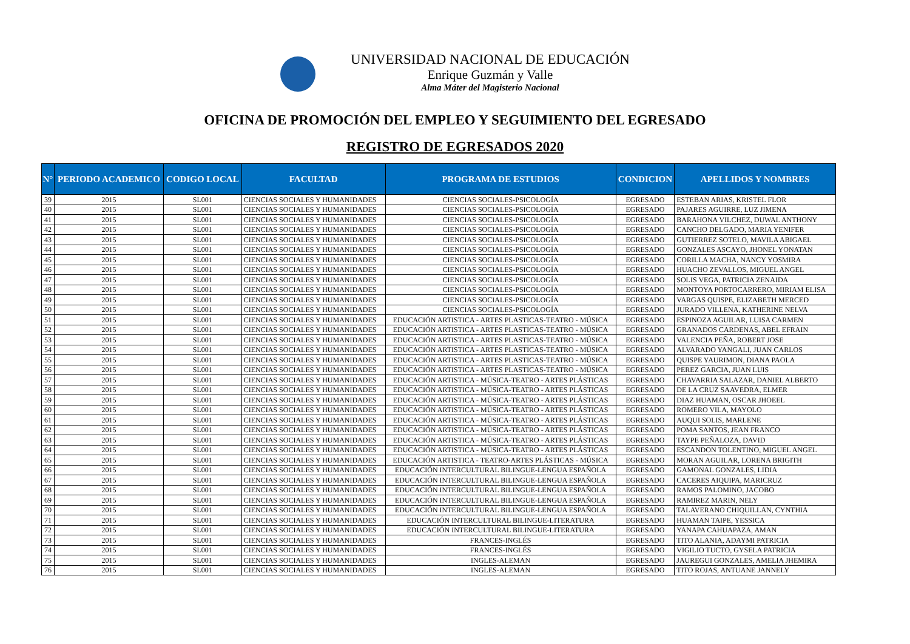UNIVERSIDAD NACIONAL DE EDUCACIÓN
Enrique Guzmán y Valle
Alma Máter del Magisterio Nacional
OFICINA DE PROMOCIÓN DEL EMPLEO Y SEGUIMIENTO DEL EGRESADO
REGISTRO DE EGRESADOS 2020
| N° | PERIODO ACADEMICO | CODIGO LOCAL | FACULTAD | PROGRAMA DE ESTUDIOS | CONDICION | APELLIDOS Y NOMBRES |
| --- | --- | --- | --- | --- | --- | --- |
| 39 | 2015 | SL001 | CIENCIAS SOCIALES Y HUMANIDADES | CIENCIAS SOCIALES-PSICOLOGÍA | EGRESADO | ESTEBAN ARIAS, KRISTEL FLOR |
| 40 | 2015 | SL001 | CIENCIAS SOCIALES Y HUMANIDADES | CIENCIAS SOCIALES-PSICOLOGÍA | EGRESADO | PAJARES AGUIRRE, LUZ JIMENA |
| 41 | 2015 | SL001 | CIENCIAS SOCIALES Y HUMANIDADES | CIENCIAS SOCIALES-PSICOLOGÍA | EGRESADO | BARAHONA VILCHEZ, DUWAL ANTHONY |
| 42 | 2015 | SL001 | CIENCIAS SOCIALES Y HUMANIDADES | CIENCIAS SOCIALES-PSICOLOGÍA | EGRESADO | CANCHO DELGADO, MARIA YENIFER |
| 43 | 2015 | SL001 | CIENCIAS SOCIALES Y HUMANIDADES | CIENCIAS SOCIALES-PSICOLOGÍA | EGRESADO | GUTIERREZ SOTELO, MAVILA ABIGAEL |
| 44 | 2015 | SL001 | CIENCIAS SOCIALES Y HUMANIDADES | CIENCIAS SOCIALES-PSICOLOGÍA | EGRESADO | GONZALES ASCAYO, JHONEL YONATAN |
| 45 | 2015 | SL001 | CIENCIAS SOCIALES Y HUMANIDADES | CIENCIAS SOCIALES-PSICOLOGÍA | EGRESADO | CORILLA MACHA, NANCY YOSMIRA |
| 46 | 2015 | SL001 | CIENCIAS SOCIALES Y HUMANIDADES | CIENCIAS SOCIALES-PSICOLOGÍA | EGRESADO | HUACHO ZEVALLOS, MIGUEL ANGEL |
| 47 | 2015 | SL001 | CIENCIAS SOCIALES Y HUMANIDADES | CIENCIAS SOCIALES-PSICOLOGÍA | EGRESADO | SOLIS VEGA, PATRICIA ZENAIDA |
| 48 | 2015 | SL001 | CIENCIAS SOCIALES Y HUMANIDADES | CIENCIAS SOCIALES-PSICOLOGÍA | EGRESADO | MONTOYA PORTOCARRERO, MIRIAM ELISA |
| 49 | 2015 | SL001 | CIENCIAS SOCIALES Y HUMANIDADES | CIENCIAS SOCIALES-PSICOLOGÍA | EGRESADO | VARGAS QUISPE, ELIZABETH MERCED |
| 50 | 2015 | SL001 | CIENCIAS SOCIALES Y HUMANIDADES | CIENCIAS SOCIALES-PSICOLOGÍA | EGRESADO | JURADO VILLENA, KATHERINE NELVA |
| 51 | 2015 | SL001 | CIENCIAS SOCIALES Y HUMANIDADES | EDUCACIÓN ARTISTICA - ARTES PLASTICAS-TEATRO - MÚSICA | EGRESADO | ESPINOZA AGUILAR, LUISA CARMEN |
| 52 | 2015 | SL001 | CIENCIAS SOCIALES Y HUMANIDADES | EDUCACIÓN ARTISTICA - ARTES PLASTICAS-TEATRO - MÚSICA | EGRESADO | GRANADOS CARDENAS, ABEL EFRAIN |
| 53 | 2015 | SL001 | CIENCIAS SOCIALES Y HUMANIDADES | EDUCACIÓN ARTISTICA - ARTES PLASTICAS-TEATRO - MÚSICA | EGRESADO | VALENCIA PEÑA, ROBERT JOSE |
| 54 | 2015 | SL001 | CIENCIAS SOCIALES Y HUMANIDADES | EDUCACIÓN ARTISTICA - ARTES PLASTICAS-TEATRO - MÚSICA | EGRESADO | ALVARADO YANGALI, JUAN CARLOS |
| 55 | 2015 | SL001 | CIENCIAS SOCIALES Y HUMANIDADES | EDUCACIÓN ARTISTICA - ARTES PLASTICAS-TEATRO - MÚSICA | EGRESADO | QUISPE YAURIMON, DIANA PAOLA |
| 56 | 2015 | SL001 | CIENCIAS SOCIALES Y HUMANIDADES | EDUCACIÓN ARTISTICA - ARTES PLASTICAS-TEATRO - MÚSICA | EGRESADO | PEREZ GARCIA, JUAN LUIS |
| 57 | 2015 | SL001 | CIENCIAS SOCIALES Y HUMANIDADES | EDUCACIÓN ARTISTICA - MÚSICA-TEATRO - ARTES PLÁSTICAS | EGRESADO | CHAVARRIA SALAZAR, DANIEL ALBERTO |
| 58 | 2015 | SL001 | CIENCIAS SOCIALES Y HUMANIDADES | EDUCACIÓN ARTISTICA - MÚSICA-TEATRO - ARTES PLÁSTICAS | EGRESADO | DE LA CRUZ SAAVEDRA, ELMER |
| 59 | 2015 | SL001 | CIENCIAS SOCIALES Y HUMANIDADES | EDUCACIÓN ARTISTICA - MÚSICA-TEATRO - ARTES PLÁSTICAS | EGRESADO | DIAZ HUAMAN, OSCAR JHOEEL |
| 60 | 2015 | SL001 | CIENCIAS SOCIALES Y HUMANIDADES | EDUCACIÓN ARTISTICA - MÚSICA-TEATRO - ARTES PLÁSTICAS | EGRESADO | ROMERO VILA, MAYOLO |
| 61 | 2015 | SL001 | CIENCIAS SOCIALES Y HUMANIDADES | EDUCACIÓN ARTISTICA - MÚSICA-TEATRO - ARTES PLÁSTICAS | EGRESADO | AUQUI SOLIS, MARLENE |
| 62 | 2015 | SL001 | CIENCIAS SOCIALES Y HUMANIDADES | EDUCACIÓN ARTISTICA - MÚSICA-TEATRO - ARTES PLÁSTICAS | EGRESADO | POMA SANTOS, JEAN FRANCO |
| 63 | 2015 | SL001 | CIENCIAS SOCIALES Y HUMANIDADES | EDUCACIÓN ARTISTICA - MÚSICA-TEATRO - ARTES PLÁSTICAS | EGRESADO | TAYPE PEÑALOZA, DAVID |
| 64 | 2015 | SL001 | CIENCIAS SOCIALES Y HUMANIDADES | EDUCACIÓN ARTISTICA - MÚSICA-TEATRO - ARTES PLÁSTICAS | EGRESADO | ESCANDON TOLENTINO, MIGUEL ANGEL |
| 65 | 2015 | SL001 | CIENCIAS SOCIALES Y HUMANIDADES | EDUCACIÓN ARTISTICA - TEATRO-ARTES PLÁSTICAS - MÚSICA | EGRESADO | MORAN AGUILAR, LORENA BRIGITH |
| 66 | 2015 | SL001 | CIENCIAS SOCIALES Y HUMANIDADES | EDUCACIÓN INTERCULTURAL BILINGUE-LENGUA ESPAÑOLA | EGRESADO | GAMONAL GONZALES, LIDIA |
| 67 | 2015 | SL001 | CIENCIAS SOCIALES Y HUMANIDADES | EDUCACIÓN INTERCULTURAL BILINGUE-LENGUA ESPAÑOLA | EGRESADO | CACERES AIQUIPA, MARICRUZ |
| 68 | 2015 | SL001 | CIENCIAS SOCIALES Y HUMANIDADES | EDUCACIÓN INTERCULTURAL BILINGUE-LENGUA ESPAÑOLA | EGRESADO | RAMOS PALOMINO, JACOBO |
| 69 | 2015 | SL001 | CIENCIAS SOCIALES Y HUMANIDADES | EDUCACIÓN INTERCULTURAL BILINGUE-LENGUA ESPAÑOLA | EGRESADO | RAMIREZ MARIN, NELY |
| 70 | 2015 | SL001 | CIENCIAS SOCIALES Y HUMANIDADES | EDUCACIÓN INTERCULTURAL BILINGUE-LENGUA ESPAÑOLA | EGRESADO | TALAVERANO CHIQUILLAN, CYNTHIA |
| 71 | 2015 | SL001 | CIENCIAS SOCIALES Y HUMANIDADES | EDUCACIÓN INTERCULTURAL BILINGUE-LITERATURA | EGRESADO | HUAMAN TAIPE, YESSICA |
| 72 | 2015 | SL001 | CIENCIAS SOCIALES Y HUMANIDADES | EDUCACIÓN INTERCULTURAL BILINGUE-LITERATURA | EGRESADO | YANAPA CAHUAPAZA, AMAN |
| 73 | 2015 | SL001 | CIENCIAS SOCIALES Y HUMANIDADES | FRANCES-INGLÉS | EGRESADO | TITO ALANIA, ADAYMI PATRICIA |
| 74 | 2015 | SL001 | CIENCIAS SOCIALES Y HUMANIDADES | FRANCES-INGLÉS | EGRESADO | VIGILIO TUCTO, GYSELA PATRICIA |
| 75 | 2015 | SL001 | CIENCIAS SOCIALES Y HUMANIDADES | INGLES-ALEMAN | EGRESADO | JAUREGUI GONZALES, AMELIA JHEMIRA |
| 76 | 2015 | SL001 | CIENCIAS SOCIALES Y HUMANIDADES | INGLES-ALEMAN | EGRESADO | TITO ROJAS, ANTUANE JANNELY |